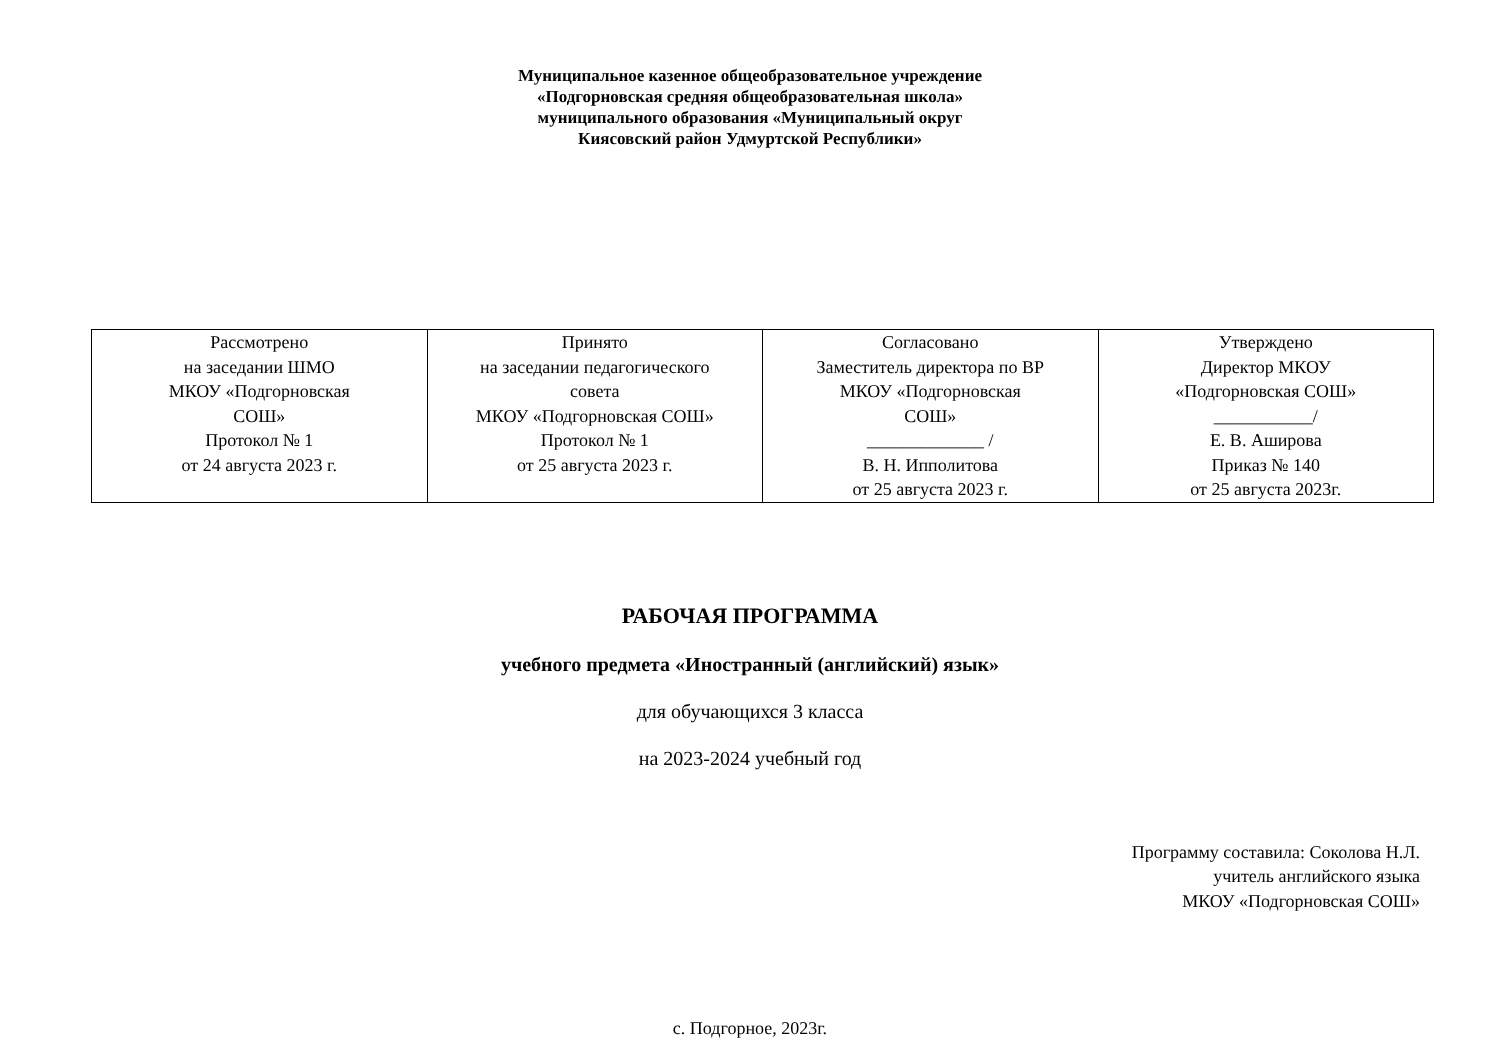Муниципальное казенное общеобразовательное учреждение
«Подгорновская средняя общеобразовательная школа»
муниципального образования «Муниципальный округ
Киясовский район Удмуртской Республики»
| Рассмотрено на заседании ШМО МКОУ «Подгорновская СОШ» Протокол № 1 от 24 августа 2023 г. | Принято на заседании педагогического совета МКОУ «Подгорновская СОШ» Протокол № 1 от 25 августа 2023 г. | Согласовано Заместитель директора по ВР МКОУ «Подгорновская СОШ» _____________ / В. Н. Ипполитова от 25 августа 2023 г. | Утверждено Директор МКОУ «Подгорновская СОШ» ___________/ Е. В. Аширова Приказ № 140 от 25 августа 2023г. |
РАБОЧАЯ ПРОГРАММА
учебного предмета «Иностранный (английский) язык»
для обучающихся 3 класса
на 2023-2024 учебный год
Программу составила: Соколова Н.Л.
учитель английского языка
МКОУ «Подгорновская СОШ»
с. Подгорное, 2023г.